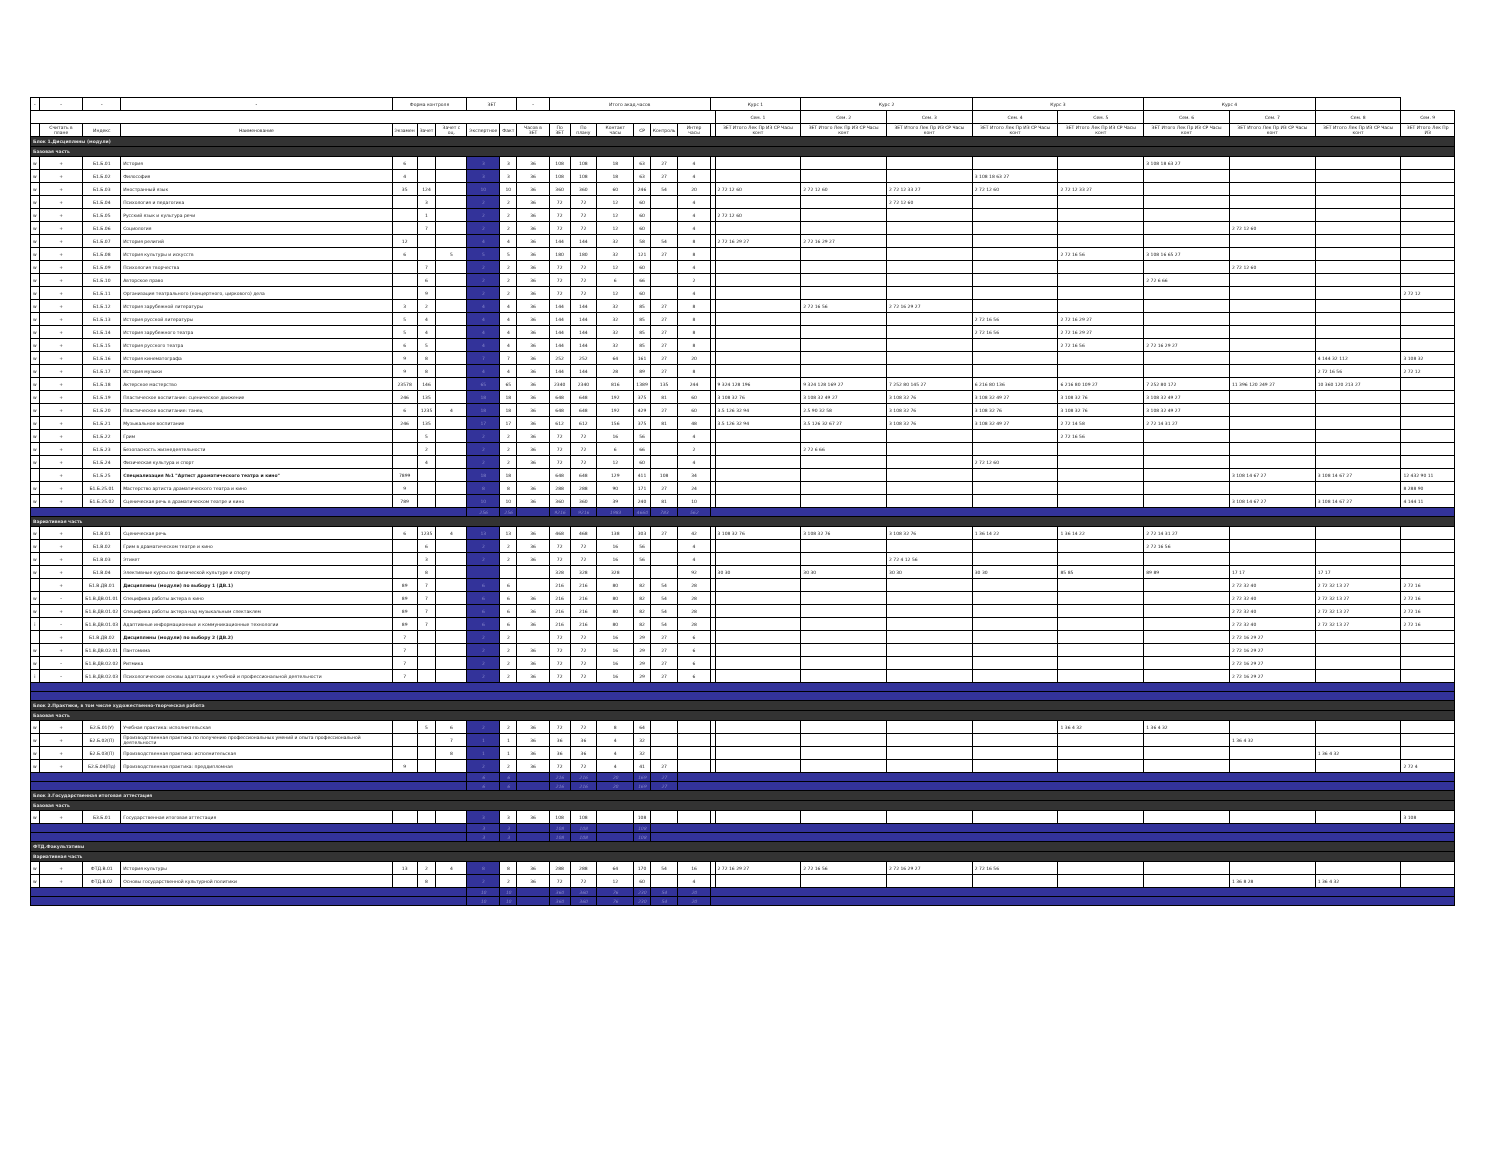| - | - | - | - | Форма контроля | | | ЗЕТ | | - | Итого акад.часов | | | | | | Курс 1 | | Курс 2 | | Курс 3 | | Курс 4 | | | |
| --- | --- | --- | --- | --- | --- | --- | --- | --- | --- | --- | --- | --- | --- | --- | --- | --- | --- | --- | --- | --- | --- | --- | --- | --- | --- |
| | | | | | | | | | | | | | | | | | Сем. 1 | Сем. 2 | Сем. 3 | Сем. 4 | Сем. 5 | Сем. 6 | Сем. 7 | Сем. 8 | Сем. 9 |
| | Считать в плане | Индекс | Наименование | Экзамен | Зачет | Зачет с оц. | Экспертное | Факт | Часов в ЗЕТ | По ЗЕТ | По плану | Контакт часы | СР | Контроль | Интер часы | | ЗЕТ Итого Лек Пр ИЗ СР Часы конт | ЗЕТ Итого Лек Пр ИЗ СР Часы конт | ЗЕТ Итого Лек Пр ИЗ СР Часы конт | ЗЕТ Итого Лек Пр ИЗ СР Часы конт | ЗЕТ Итого Лек Пр ИЗ СР Часы конт | ЗЕТ Итого Лек Пр ИЗ СР Часы конт | ЗЕТ Итого Лек Пр ИЗ СР Часы конт | ЗЕТ Итого Лек Пр ИЗ СР Часы конт | ЗЕТ Итого Лек Пр ИЗ |
| Блок 1.Дисциплины (модули) | | | | | | | | | | | | | | | | | | | | | | | | | |
| Базовая часть | | | | | | | | | | | | | | | | | | | | | | | | | |
| w | + | Б1.Б.01 | История | 6 | | | 3 | 3 | 36 | 108 | 108 | 18 | 63 | 27 | 4 | | | | | | | 3 108 18 63 27 | | | |
| w | + | Б1.Б.02 | Философия | 4 | | | 3 | 3 | 36 | 108 | 108 | 18 | 63 | 27 | 4 | | | | | 3 108 18 63 27 | | | | | |
| w | + | Б1.Б.03 | Иностранный язык | 35 | 124 | | 10 | 10 | 36 | 360 | 360 | 60 | 246 | 54 | 20 | | 2 72 12 60 | 2 72 12 60 | 2 72 12 33 27 | 2 72 12 60 | 2 72 12 33 27 | | | | |
| w | + | Б1.Б.04 | Психология и педагогика | | 3 | | 2 | 2 | 36 | 72 | 72 | 12 | 60 | | 4 | | | | 2 72 12 60 | | | | | | |
| w | + | Б1.Б.05 | Русский язык и культура речи | | 1 | | 2 | 2 | 36 | 72 | 72 | 12 | 60 | | 4 | | 2 72 12 60 | | | | | | | | |
| w | + | Б1.Б.06 | Социология | | 7 | | 2 | 2 | 36 | 72 | 72 | 12 | 60 | | 4 | | | | | | | | 2 72 12 60 | | |
| w | + | Б1.Б.07 | История религий | 12 | | | 4 | 4 | 36 | 144 | 144 | 32 | 58 | 54 | 8 | | 2 72 16 29 27 | 2 72 16 29 27 | | | | | | | |
| w | + | Б1.Б.08 | История культуры и искусств | 6 | | 5 | 5 | 5 | 36 | 180 | 180 | 32 | 121 | 27 | 8 | | | | | | 2 72 16 56 | 3 108 16 65 27 | | | |
| w | + | Б1.Б.09 | Психология творчества | | 7 | | 2 | 2 | 36 | 72 | 72 | 12 | 60 | | 4 | | | | | | | | 2 72 12 60 | | |
| w | + | Б1.Б.10 | Авторское право | | 6 | | 2 | 2 | 36 | 72 | 72 | 6 | 66 | | 2 | | | | | | | 2 72 6 66 | | | |
| w | + | Б1.Б.11 | Организация театрального (концертного, циркового) дела | | 9 | | 2 | 2 | 36 | 72 | 72 | 12 | 60 | | 4 | | | | | | | | | | 2 72 12 |
| w | + | Б1.Б.12 | История зарубежной литературы | 3 | 2 | | 4 | 4 | 36 | 144 | 144 | 32 | 85 | 27 | 8 | | | 2 72 16 56 | 2 72 16 29 27 | | | | | | |
| w | + | Б1.Б.13 | История русской литературы | 5 | 4 | | 4 | 4 | 36 | 144 | 144 | 32 | 85 | 27 | 8 | | | | | 2 72 16 56 | 2 72 16 29 27 | | | | |
| w | + | Б1.Б.14 | История зарубежного театра | 5 | 4 | | 4 | 4 | 36 | 144 | 144 | 32 | 85 | 27 | 8 | | | | | 2 72 16 56 | 2 72 16 29 27 | | | | |
| w | + | Б1.Б.15 | История русского театра | 6 | 5 | | 4 | 4 | 36 | 144 | 144 | 32 | 85 | 27 | 8 | | | | | | 2 72 16 56 | 2 72 16 29 27 | | | |
| w | + | Б1.Б.16 | История кинематографа | 9 | 8 | | 7 | 7 | 36 | 252 | 252 | 64 | 161 | 27 | 20 | | | | | | | | | 4 144 32 112 | 3 108 32 |
| w | + | Б1.Б.17 | История музыки | 9 | 8 | | 4 | 4 | 36 | 144 | 144 | 28 | 89 | 27 | 8 | | | | | | | | | 2 72 16 56 | 2 72 12 |
| w | + | Б1.Б.18 | Актерское мастерство | 23578 | 146 | | 65 | 65 | 36 | 2340 | 2340 | 816 | 1389 | 135 | 244 | | 9 324 128 196 | 9 324 128 169 27 | 7 252 80 145 27 | 6 216 80 136 | 6 216 80 109 27 | 7 252 80 172 | 11 396 120 249 27 | 10 360 120 213 27 | |
| w | + | Б1.Б.19 | Пластическое воспитание: сценическое движение | 246 | 135 | | 18 | 18 | 36 | 648 | 648 | 192 | 375 | 81 | 60 | | 3 108 32 76 | 3 108 32 49 27 | 3 108 32 76 | 3 108 32 49 27 | 3 108 32 76 | 3 108 32 49 27 | | | |
| w | + | Б1.Б.20 | Пластическое воспитание: танец | 6 | 1235 | 4 | 18 | 18 | 36 | 648 | 648 | 192 | 429 | 27 | 60 | | 3.5 126 32 94 | 2.5 90 32 58 | 3 108 32 76 | 3 108 32 76 | 3 108 32 76 | 3 108 32 49 27 | | | |
| w | + | Б1.Б.21 | Музыкальное воспитание | 246 | 135 | | 17 | 17 | 36 | 612 | 612 | 156 | 375 | 81 | 48 | | 3.5 126 32 94 | 3.5 126 32 67 27 | 3 108 32 76 | 3 108 32 49 27 | 2 72 14 58 | 2 72 14 31 27 | | | |
| w | + | Б1.Б.22 | Грим | | 5 | | 2 | 2 | 36 | 72 | 72 | 16 | 56 | | 4 | | | | | | 2 72 16 56 | | | | |
| w | + | Б1.Б.23 | Безопасность жизнедеятельности | | 2 | | 2 | 2 | 36 | 72 | 72 | 6 | 66 | | 2 | | | 2 72 6 66 | | | | | | | |
| w | + | Б1.Б.24 | Физическая культура и спорт | | 4 | | 2 | 2 | 36 | 72 | 72 | 12 | 60 | | 4 | | | | | 2 72 12 60 | | | | | |
| | + | Б1.Б.25 | Специализация №1 "Артист драматического театра и кино" | 7899 | | | 18 | 18 | | 648 | 648 | 129 | 411 | 108 | 34 | | | | | | | | 3 108 14 67 27 | 3 108 14 67 27 | 12 432 90 11 |
| w | + | Б1.Б.25.01 | Мастерство артиста драматического театра и кино | 9 | | | 8 | 8 | 36 | 288 | 288 | 90 | 171 | 27 | 24 | | | | | | | | | | 8 288 90 |
| w | + | Б1.Б.25.02 | Сценическая речь в драматическом театре и кино | 789 | | | 10 | 10 | 36 | 360 | 360 | 39 | 240 | 81 | 10 | | | | | | | | 3 108 14 67 27 | 3 108 14 67 27 | 4 144 11 |
| | | | | | | | 256 | 256 | | 9216 | 9216 | 1983 | 4660 | 783 | 562 | | | | | | | | | | |
| Вариативная часть | | | | | | | | | | | | | | | | | | | | | | | | | |
| w | + | Б1.В.01 | Сценическая речь | 6 | 1235 | 4 | 13 | 13 | 36 | 468 | 468 | 138 | 303 | 27 | 42 | | 3 108 32 76 | 3 108 32 76 | 3 108 32 76 | 1 36 14 22 | 1 36 14 22 | 2 72 14 31 27 | | | |
| w | + | Б1.В.02 | Грим в драматическом театре и кино | | 6 | | 2 | 2 | 36 | 72 | 72 | 16 | 56 | | 4 | | | | | | | 2 72 16 56 | | | |
| w | + | Б1.В.03 | Этикет | | 3 | | 2 | 2 | 36 | 72 | 72 | 16 | 56 | | 4 | | | | 2 72 4 12 56 | | | | | | |
| w | + | Б1.В.04 | Элективные курсы по физической культуре и спорту | | 8 | | | | | 328 | 328 | 328 | | | 92 | | 30 30 | 30 30 | 30 30 | 30 30 | 85 85 | 89 89 | 17 17 | 17 17 | |
| | + | Б1.В.ДВ.01 | Дисциплины (модули) по выбору 1 (ДВ.1) | 89 | 7 | | 6 | 6 | | 216 | 216 | 80 | 82 | 54 | 28 | | | | | | | | 2 72 32 40 | 2 72 32 13 27 | 2 72 16 |
| w | - | Б1.В.ДВ.01.01 | Специфика работы актера в кино | 89 | 7 | | 6 | 6 | 36 | 216 | 216 | 80 | 82 | 54 | 28 | | | | | | | | 2 72 32 40 | 2 72 32 13 27 | 2 72 16 |
| w | + | Б1.В.ДВ.01.02 | Специфика работы актера над музыкальным спектаклем | 89 | 7 | | 6 | 6 | 36 | 216 | 216 | 80 | 82 | 54 | 28 | | | | | | | | 2 72 32 40 | 2 72 32 13 27 | 2 72 16 |
| i | - | Б1.В.ДВ.01.03 | Адаптивные информационные и коммуникационные технологии | 89 | 7 | | 6 | 6 | 36 | 216 | 216 | 80 | 82 | 54 | 28 | | | | | | | | 2 72 32 40 | 2 72 32 13 27 | 2 72 16 |
| | + | Б1.В.ДВ.02 | Дисциплины (модули) по выбору 2 (ДВ.2) | 7 | | | 2 | 2 | | 72 | 72 | 16 | 29 | 27 | 6 | | | | | | | | 2 72 16 29 27 | | |
| w | + | Б1.В.ДВ.02.01 | Пантомима | 7 | | | 2 | 2 | 36 | 72 | 72 | 16 | 29 | 27 | 6 | | | | | | | | 2 72 16 29 27 | | |
| w | - | Б1.В.ДВ.02.02 | Ритмика | 7 | | | 2 | 2 | 36 | 72 | 72 | 16 | 29 | 27 | 6 | | | | | | | | 2 72 16 29 27 | | |
| i | - | Б1.В.ДВ.02.03 | Психологические основы адаптации к учебной и профессиональной деятельности | 7 | | | 2 | 2 | 36 | 72 | 72 | 16 | 29 | 27 | 6 | | | | | | | | 2 72 16 29 27 | | |
| Блок 2.Практики, в том числе художественно-творческая работа | | | | | | | | | | | | | | | | | | | | | | | | | |
| Базовая часть | | | | | | | | | | | | | | | | | | | | | | | | | |
| w | + | Б2.Б.01(У) | Учебная практика: исполнительская | | 5 | 6 | 2 | 2 | 36 | 72 | 72 | 8 | 64 | | | | | | | | 1 36 4 32 | 1 36 4 32 | | | |
| w | + | Б2.Б.02(П) | Производственная практика по получению профессиональных умений и опыта профессиональной деятельности | | | 7 | 1 | 1 | 36 | 36 | 36 | 4 | 32 | | | | | | | | | | 1 36 4 32 | | |
| w | + | Б2.Б.03(П) | Производственная практика: исполнительская | | | 8 | 1 | 1 | 36 | 36 | 36 | 4 | 32 | | | | | | | | | | | 1 36 4 32 | |
| w | + | Б2.Б.04(Пд) | Производственная практика: преддипломная | 9 | | | 2 | 2 | 36 | 72 | 72 | 4 | 41 | 27 | | | | | | | | | | | 2 72 4 |
| | | | | | | | 6 | 6 | | 216 | 216 | 20 | 169 | 27 | | | | | | | | | | | |
| | | | | | | | 6 | 6 | | 216 | 216 | 20 | 169 | 27 | | | | | | | | | | | |
| Блок 3.Государственная итоговая аттестация | | | | | | | | | | | | | | | | | | | | | | | | | |
| Базовая часть | | | | | | | | | | | | | | | | | | | | | | | | | |
| w | + | Б3.Б.01 | Государственная итоговая аттестация | | | | 3 | 3 | 36 | 108 | 108 | | 108 | | | | | | | | | | | | 3 108 |
| | | | | | | | 3 | 3 | | 108 | 108 | | 108 | | | | | | | | | | | | |
| | | | | | | | 3 | 3 | | 108 | 108 | | 108 | | | | | | | | | | | | |
| ФТД.Факультативы | | | | | | | | | | | | | | | | | | | | | | | | | |
| Вариативная часть | | | | | | | | | | | | | | | | | | | | | | | | | |
| w | + | ФТД.В.01 | История культуры | 13 | 2 | 4 | 8 | 8 | 36 | 288 | 288 | 64 | 170 | 54 | 16 | | 2 72 16 29 27 | 2 72 16 56 | 2 72 16 29 27 | 2 72 16 56 | | | | | |
| w | + | ФТД.В.02 | Основы государственной культурной политики | | 8 | | 2 | 2 | 36 | 72 | 72 | 12 | 60 | | 4 | | | | | | | | 1 36 8 28 | 1 36 4 32 | |
| | | | | | | | 10 | 10 | | 360 | 360 | 76 | 230 | 54 | 20 | | | | | | | | | | |
| | | | | | | | 10 | 10 | | 360 | 360 | 76 | 230 | 54 | 20 | | | | | | | | | | |